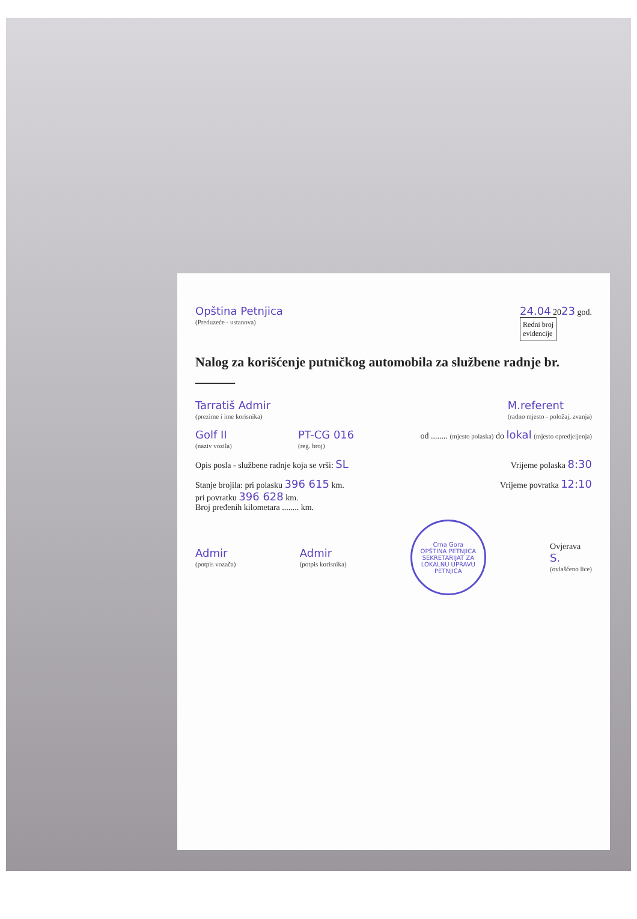Opština Petnjica
(Preduzeće - ustanova)
24.04 2023 god.
Redni broj
evidencije
Nalog za korišćenje putničkog automobila za službene radnje br. ______
Tarratiš Admir
(prezime i ime korisnika)
M.referent
(radno mjesto - položaj, zvanja)
Golf II
(naziv vozila)
PT-CG 016
(reg. broj)
od ........ (mjesto polaska) do lokal (mjesto opredjeljenja)
Opis posla - službene radnje koja se vrši: SL
Vrijeme polaska 8:30
Stanje brojila: pri polasku 396 615 km.
pri povratku 396 628 km.
Broj pređenih kilometara ........ km.
Vrijeme povratka 12:10
Admir
(potpis vozača)
Admir
(potpis korisnika)
Crna Gora
OPŠTINA PETNJICA
SEKRETARIJAT ZA LOKALNU UPRAVU
PETNJICA
Ovjerava
S.
(ovlašćeno lice)